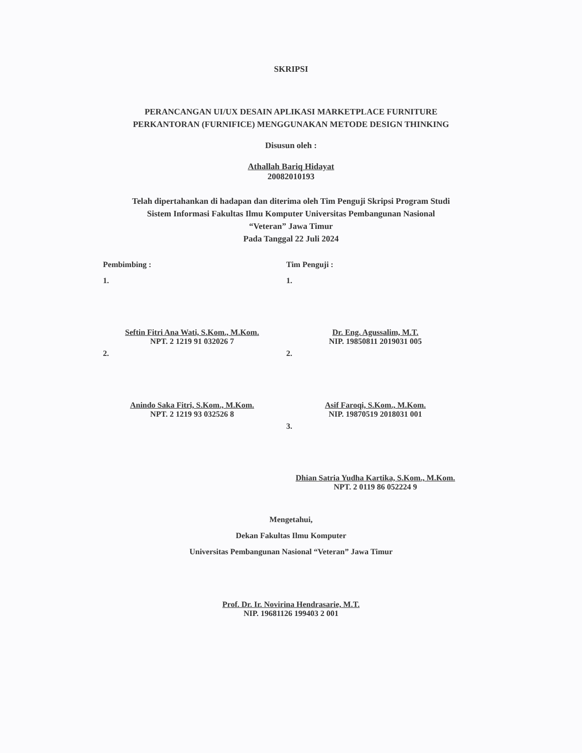SKRIPSI
PERANCANGAN UI/UX DESAIN APLIKASI MARKETPLACE FURNITURE
PERKANTORAN (FURNIFICE) MENGGUNAKAN METODE DESIGN THINKING
Disusun oleh :
Athallah Bariq Hidayat
20082010193
Telah dipertahankan di hadapan dan diterima oleh Tim Penguji Skripsi Program Studi
Sistem Informasi Fakultas Ilmu Komputer Universitas Pembangunan Nasional
“Veteran” Jawa Timur
Pada Tanggal 22 Juli 2024
Pembimbing :
1.
Seftin Fitri Ana Wati, S.Kom., M.Kom.
NPT. 2 1219 91 032026 7
2.
Anindo Saka Fitri, S.Kom., M.Kom.
NPT. 2 1219 93 032526 8
Tim Penguji :
1.
Dr. Eng. Agussalim, M.T.
NIP. 19850811 2019031 005
2.
Asif Faroqi, S.Kom., M.Kom.
NIP. 19870519 2018031 001
3.
Dhian Satria Yudha Kartika, S.Kom., M.Kom.
NPT. 2 0119 86 052224 9
Mengetahui,
Dekan Fakultas Ilmu Komputer
Universitas Pembangunan Nasional “Veteran” Jawa Timur
Prof. Dr. Ir. Novirina Hendrasarie, M.T.
NIP. 19681126 199403 2 001